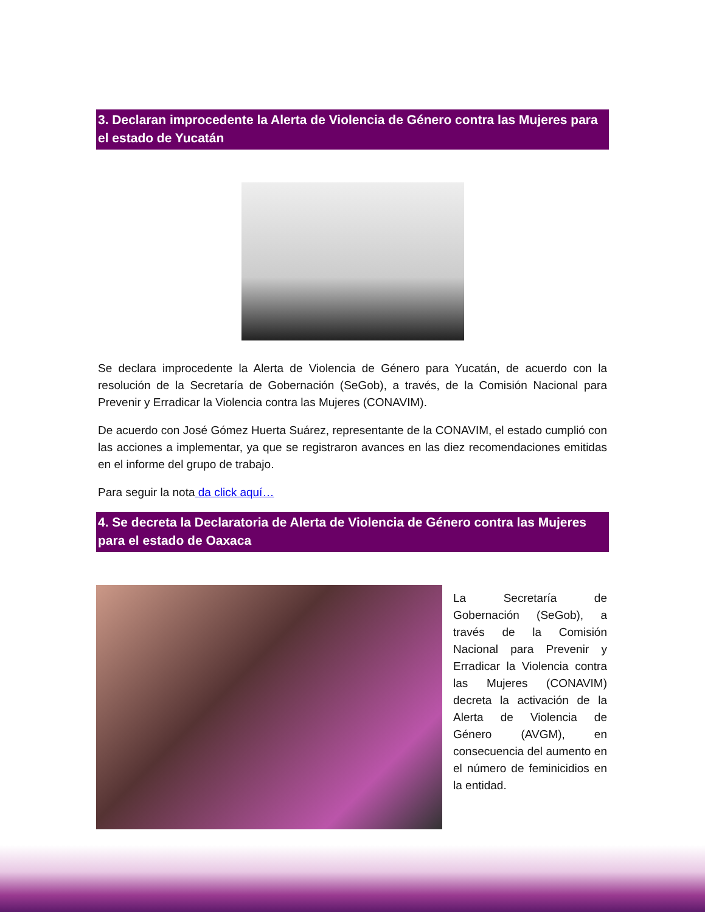3. Declaran improcedente la Alerta de Violencia de Género contra las Mujeres para el estado de Yucatán
Se declara improcedente la Alerta de Violencia de Género para Yucatán, de acuerdo con la resolución de la Secretaría de Gobernación (SeGob), a través, de la Comisión Nacional para Prevenir y Erradicar la Violencia contra las Mujeres (CONAVIM).
De acuerdo con José Gómez Huerta Suárez, representante de la CONAVIM, el estado cumplió con las acciones a implementar, ya que se registraron avances en las diez recomendaciones emitidas en el informe del grupo de trabajo.
Para seguir la nota da click aquí…
4. Se decreta la Declaratoria de Alerta de Violencia de Género contra las Mujeres para el estado de Oaxaca
La Secretaría de Gobernación (SeGob), a través de la Comisión Nacional para Prevenir y Erradicar la Violencia contra las Mujeres (CONAVIM) decreta la activación de la Alerta de Violencia de Género (AVGM), en consecuencia del aumento en el número de feminicidios en la entidad.